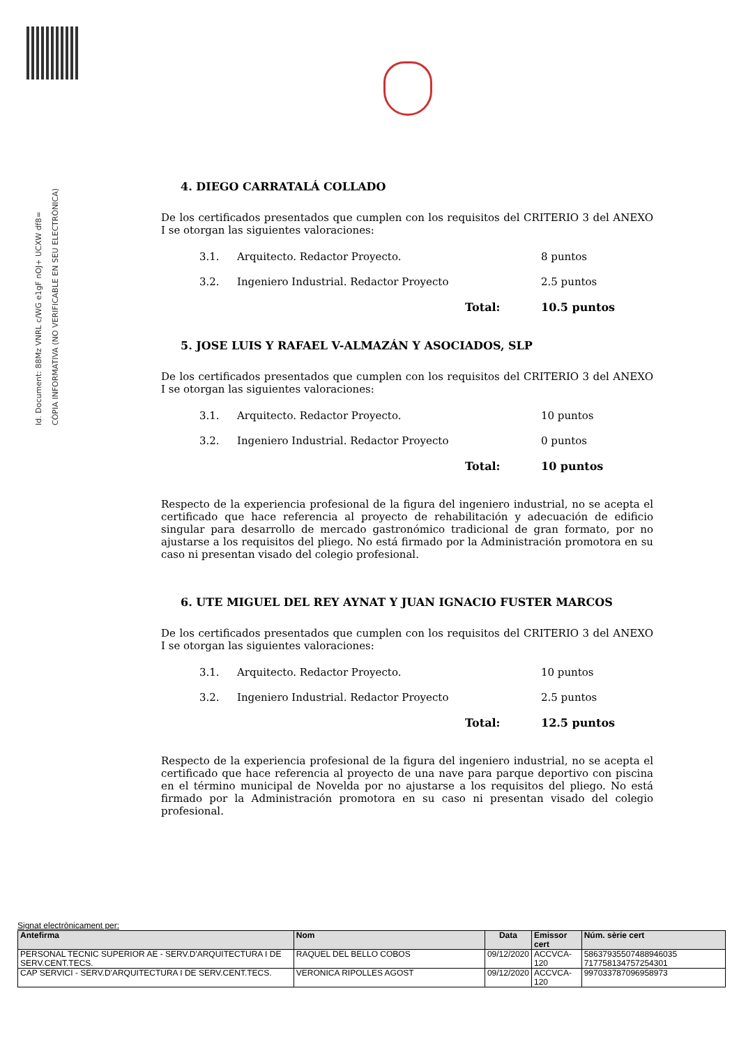Id. Document: 88Mz VNRL c/WG e1gF nOJ+ UCXW df8=
CÒPIA INFORMATIVA (NO VERIFICABLE EN SEU ELECTRÒNICA)
4. DIEGO CARRATALÁ COLLADO
De los certificados presentados que cumplen con los requisitos del CRITERIO 3 del ANEXO I se otorgan las siguientes valoraciones:
3.1. Arquitecto. Redactor Proyecto. 8 puntos
3.2. Ingeniero Industrial. Redactor Proyecto 2.5 puntos
Total: 10.5 puntos
5. JOSE LUIS Y RAFAEL V-ALMAZÁN Y ASOCIADOS, SLP
De los certificados presentados que cumplen con los requisitos del CRITERIO 3 del ANEXO I se otorgan las siguientes valoraciones:
3.1. Arquitecto. Redactor Proyecto. 10 puntos
3.2. Ingeniero Industrial. Redactor Proyecto 0 puntos
Total: 10 puntos
Respecto de la experiencia profesional de la figura del ingeniero industrial, no se acepta el certificado que hace referencia al proyecto de rehabilitación y adecuación de edificio singular para desarrollo de mercado gastronómico tradicional de gran formato, por no ajustarse a los requisitos del pliego. No está firmado por la Administración promotora en su caso ni presentan visado del colegio profesional.
6. UTE MIGUEL DEL REY AYNAT Y JUAN IGNACIO FUSTER MARCOS
De los certificados presentados que cumplen con los requisitos del CRITERIO 3 del ANEXO I se otorgan las siguientes valoraciones:
3.1. Arquitecto. Redactor Proyecto. 10 puntos
3.2. Ingeniero Industrial. Redactor Proyecto 2.5 puntos
Total: 12.5 puntos
Respecto de la experiencia profesional de la figura del ingeniero industrial, no se acepta el certificado que hace referencia al proyecto de una nave para parque deportivo con piscina en el término municipal de Novelda por no ajustarse a los requisitos del pliego. No está firmado por la Administración promotora en su caso ni presentan visado del colegio profesional.
Signat electrònicament per:
| Antefirma | Nom | Data | Emissor cert | Núm. sèrie cert |
| --- | --- | --- | --- | --- |
| PERSONAL TECNIC SUPERIOR AE - SERV.D'ARQUITECTURA I DE SERV.CENT.TECS. | RAQUEL DEL BELLO COBOS | 09/12/2020 | ACCVCA-120 | 58637935507488946035 7177581347572543​01 |
| CAP SERVICI - SERV.D'ARQUITECTURA I DE SERV.CENT.TECS. | VERONICA RIPOLLES AGOST | 09/12/2020 | ACCVCA-120 | 997033787096958973 |